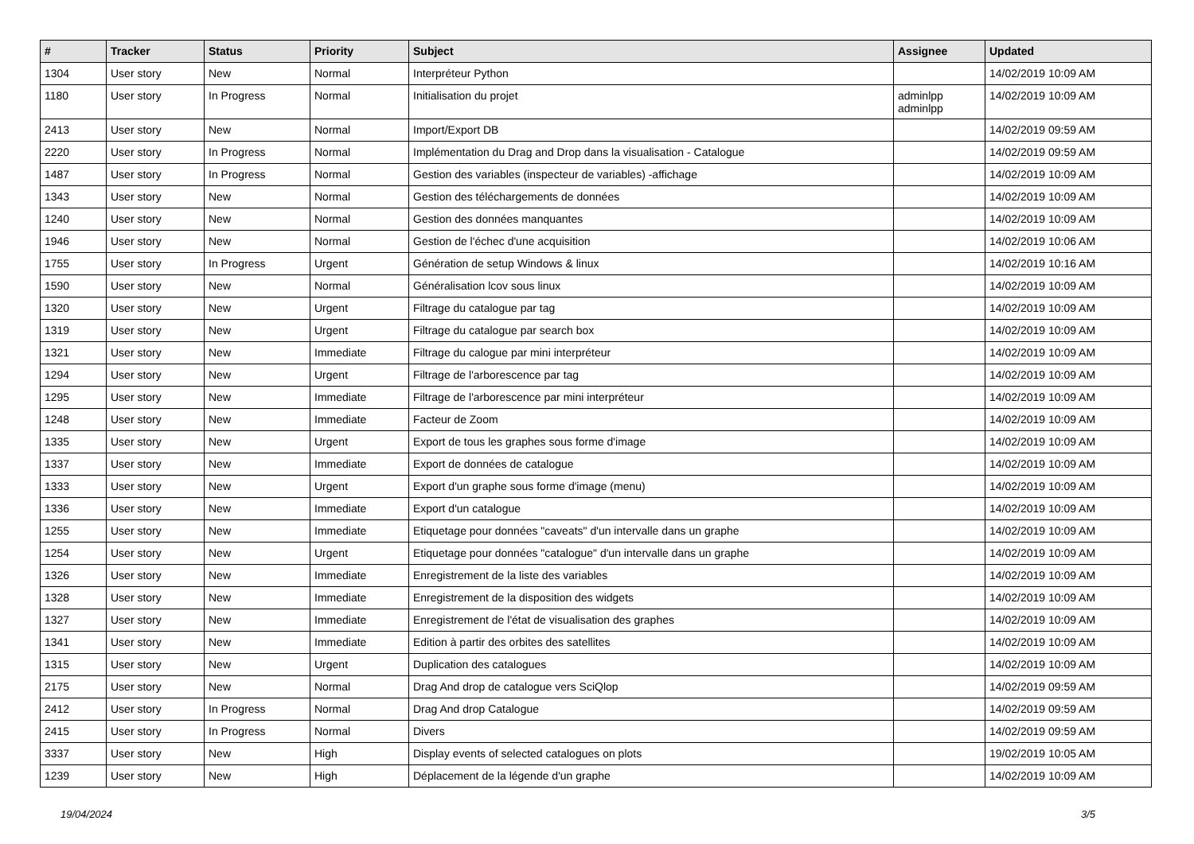| # | Tracker | Status | Priority | Subject | Assignee | Updated |
| --- | --- | --- | --- | --- | --- | --- |
| 1304 | User story | New | Normal | Interpréteur Python | | 14/02/2019 10:09 AM |
| 1180 | User story | In Progress | Normal | Initialisation du projet | adminlpp adminlpp | 14/02/2019 10:09 AM |
| 2413 | User story | New | Normal | Import/Export DB | | 14/02/2019 09:59 AM |
| 2220 | User story | In Progress | Normal | Implémentation du Drag and Drop dans la visualisation - Catalogue | | 14/02/2019 09:59 AM |
| 1487 | User story | In Progress | Normal | Gestion des variables (inspecteur de variables) -affichage | | 14/02/2019 10:09 AM |
| 1343 | User story | New | Normal | Gestion des téléchargements de données | | 14/02/2019 10:09 AM |
| 1240 | User story | New | Normal | Gestion des données manquantes | | 14/02/2019 10:09 AM |
| 1946 | User story | New | Normal | Gestion de l'échec d'une acquisition | | 14/02/2019 10:06 AM |
| 1755 | User story | In Progress | Urgent | Génération de setup Windows & linux | | 14/02/2019 10:16 AM |
| 1590 | User story | New | Normal | Généralisation lcov sous linux | | 14/02/2019 10:09 AM |
| 1320 | User story | New | Urgent | Filtrage du catalogue par tag | | 14/02/2019 10:09 AM |
| 1319 | User story | New | Urgent | Filtrage du catalogue par search box | | 14/02/2019 10:09 AM |
| 1321 | User story | New | Immediate | Filtrage du calogue par mini interpréteur | | 14/02/2019 10:09 AM |
| 1294 | User story | New | Urgent | Filtrage de l'arborescence par tag | | 14/02/2019 10:09 AM |
| 1295 | User story | New | Immediate | Filtrage de l'arborescence par mini interpréteur | | 14/02/2019 10:09 AM |
| 1248 | User story | New | Immediate | Facteur de Zoom | | 14/02/2019 10:09 AM |
| 1335 | User story | New | Urgent | Export de tous les graphes sous forme d'image | | 14/02/2019 10:09 AM |
| 1337 | User story | New | Immediate | Export de données de catalogue | | 14/02/2019 10:09 AM |
| 1333 | User story | New | Urgent | Export d'un graphe sous forme d'image (menu) | | 14/02/2019 10:09 AM |
| 1336 | User story | New | Immediate | Export d'un catalogue | | 14/02/2019 10:09 AM |
| 1255 | User story | New | Immediate | Etiquetage pour données "caveats" d'un intervalle dans un graphe | | 14/02/2019 10:09 AM |
| 1254 | User story | New | Urgent | Etiquetage pour données "catalogue" d'un intervalle dans un graphe | | 14/02/2019 10:09 AM |
| 1326 | User story | New | Immediate | Enregistrement de la liste des variables | | 14/02/2019 10:09 AM |
| 1328 | User story | New | Immediate | Enregistrement de la disposition des widgets | | 14/02/2019 10:09 AM |
| 1327 | User story | New | Immediate | Enregistrement de l'état de visualisation des graphes | | 14/02/2019 10:09 AM |
| 1341 | User story | New | Immediate | Edition à partir des orbites des satellites | | 14/02/2019 10:09 AM |
| 1315 | User story | New | Urgent | Duplication des catalogues | | 14/02/2019 10:09 AM |
| 2175 | User story | New | Normal | Drag And drop de catalogue vers SciQlop | | 14/02/2019 09:59 AM |
| 2412 | User story | In Progress | Normal | Drag And drop Catalogue | | 14/02/2019 09:59 AM |
| 2415 | User story | In Progress | Normal | Divers | | 14/02/2019 09:59 AM |
| 3337 | User story | New | High | Display events of selected catalogues on plots | | 19/02/2019 10:05 AM |
| 1239 | User story | New | High | Déplacement de la légende d'un graphe | | 14/02/2019 10:09 AM |
19/04/2024 3/5